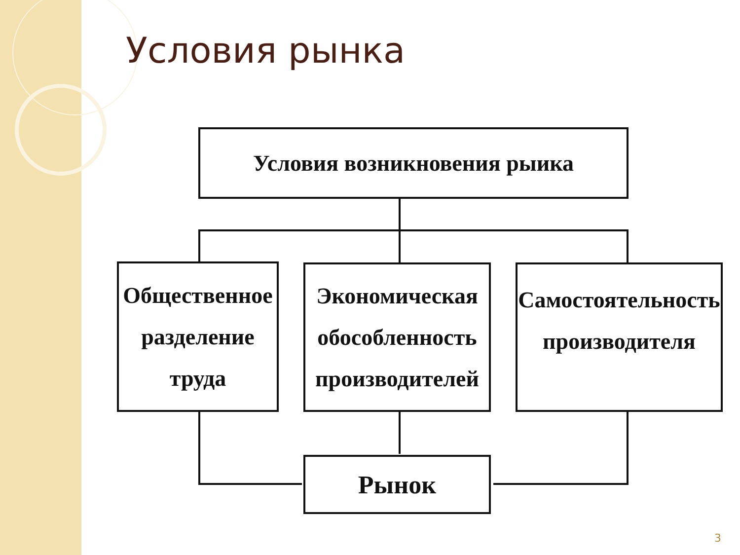Условия рынка
Условия возникновения рыика
Общественное
разделение
труда
Экономическая
обособленность
производителей
Самостоятельность
производителя
Рынок
3